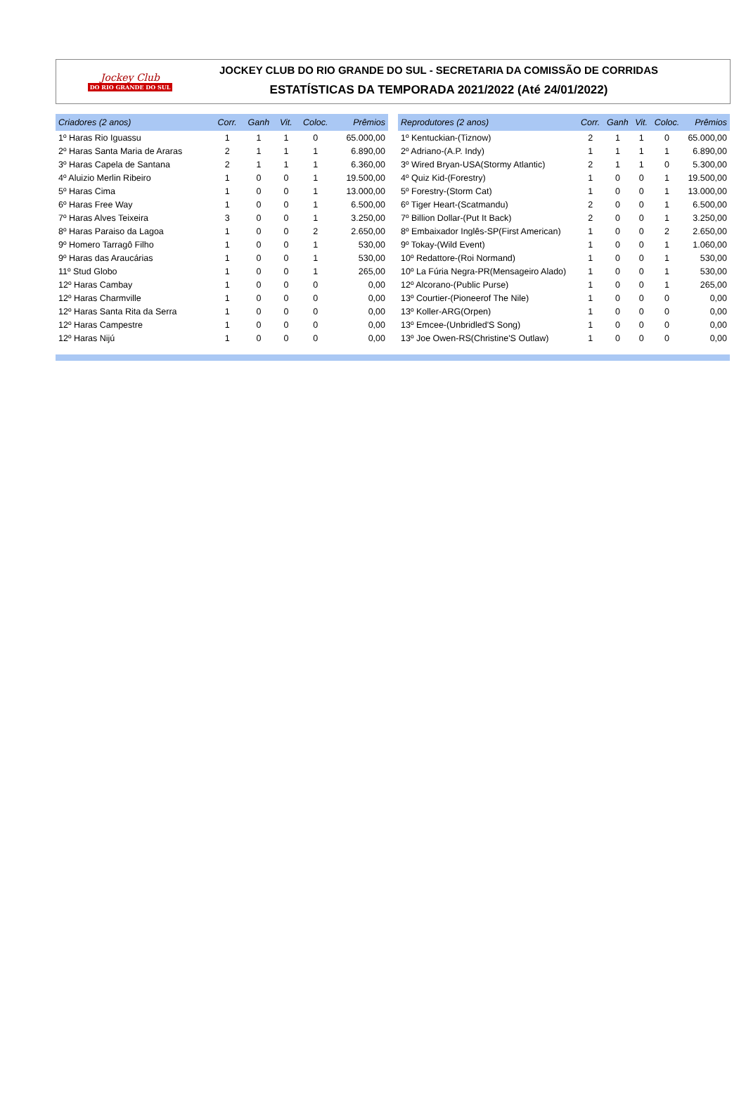Jockey Club
DO RIO GRANDE DO SUL
JOCKEY CLUB DO RIO GRANDE DO SUL - SECRETARIA DA COMISSÃO DE CORRIDAS
ESTATÍSTICAS DA TEMPORADA 2021/2022 (Até 24/01/2022)
| Criadores (2 anos) | Corr. | Ganh | Vit. | Coloc. | Prêmios |
| --- | --- | --- | --- | --- | --- |
| 1º Haras Rio Iguassu | 1 | 1 | 1 | 0 | 65.000,00 |
| 2º Haras Santa Maria de Araras | 2 | 1 | 1 | 1 | 6.890,00 |
| 3º Haras Capela de Santana | 2 | 1 | 1 | 1 | 6.360,00 |
| 4º Aluizio Merlin Ribeiro | 1 | 0 | 0 | 1 | 19.500,00 |
| 5º Haras Cima | 1 | 0 | 0 | 1 | 13.000,00 |
| 6º Haras Free Way | 1 | 0 | 0 | 1 | 6.500,00 |
| 7º Haras Alves Teixeira | 3 | 0 | 0 | 1 | 3.250,00 |
| 8º Haras Paraiso da Lagoa | 1 | 0 | 0 | 2 | 2.650,00 |
| 9º Homero Tarragô Filho | 1 | 0 | 0 | 1 | 530,00 |
| 9º Haras das Araucárias | 1 | 0 | 0 | 1 | 530,00 |
| 11º Stud Globo | 1 | 0 | 0 | 1 | 265,00 |
| 12º Haras Cambay | 1 | 0 | 0 | 0 | 0,00 |
| 12º Haras Charmville | 1 | 0 | 0 | 0 | 0,00 |
| 12º Haras Santa Rita da Serra | 1 | 0 | 0 | 0 | 0,00 |
| 12º Haras Campestre | 1 | 0 | 0 | 0 | 0,00 |
| 12º Haras Nijú | 1 | 0 | 0 | 0 | 0,00 |
| Reprodutores (2 anos) | Corr. | Ganh | Vit. | Coloc. | Prêmios |
| --- | --- | --- | --- | --- | --- |
| 1º Kentuckian-(Tiznow) | 2 | 1 | 1 | 0 | 65.000,00 |
| 2º Adriano-(A.P. Indy) | 1 | 1 | 1 | 1 | 6.890,00 |
| 3º Wired Bryan-USA(Stormy Atlantic) | 2 | 1 | 1 | 0 | 5.300,00 |
| 4º Quiz Kid-(Forestry) | 1 | 0 | 0 | 1 | 19.500,00 |
| 5º Forestry-(Storm Cat) | 1 | 0 | 0 | 1 | 13.000,00 |
| 6º Tiger Heart-(Scatmandu) | 2 | 0 | 0 | 1 | 6.500,00 |
| 7º Billion Dollar-(Put It Back) | 2 | 0 | 0 | 1 | 3.250,00 |
| 8º Embaixador Inglês-SP(First American) | 1 | 0 | 0 | 2 | 2.650,00 |
| 9º Tokay-(Wild Event) | 1 | 0 | 0 | 1 | 1.060,00 |
| 10º Redattore-(Roi Normand) | 1 | 0 | 0 | 1 | 530,00 |
| 10º La Fúria Negra-PR(Mensageiro Alado) | 1 | 0 | 0 | 1 | 530,00 |
| 12º Alcorano-(Public Purse) | 1 | 0 | 0 | 1 | 265,00 |
| 13º Courtier-(Pioneerof The Nile) | 1 | 0 | 0 | 0 | 0,00 |
| 13º Koller-ARG(Orpen) | 1 | 0 | 0 | 0 | 0,00 |
| 13º Emcee-(Unbridled'S Song) | 1 | 0 | 0 | 0 | 0,00 |
| 13º Joe Owen-RS(Christine'S Outlaw) | 1 | 0 | 0 | 0 | 0,00 |